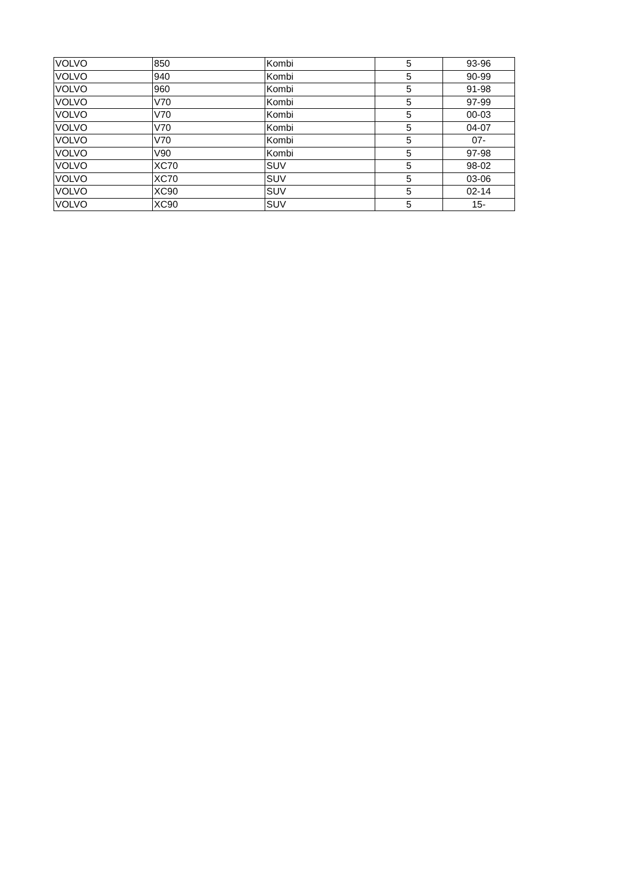| VOLVO | 850 | Kombi | 5 | 93-96 |
| VOLVO | 940 | Kombi | 5 | 90-99 |
| VOLVO | 960 | Kombi | 5 | 91-98 |
| VOLVO | V70 | Kombi | 5 | 97-99 |
| VOLVO | V70 | Kombi | 5 | 00-03 |
| VOLVO | V70 | Kombi | 5 | 04-07 |
| VOLVO | V70 | Kombi | 5 | 07- |
| VOLVO | V90 | Kombi | 5 | 97-98 |
| VOLVO | XC70 | SUV | 5 | 98-02 |
| VOLVO | XC70 | SUV | 5 | 03-06 |
| VOLVO | XC90 | SUV | 5 | 02-14 |
| VOLVO | XC90 | SUV | 5 | 15- |